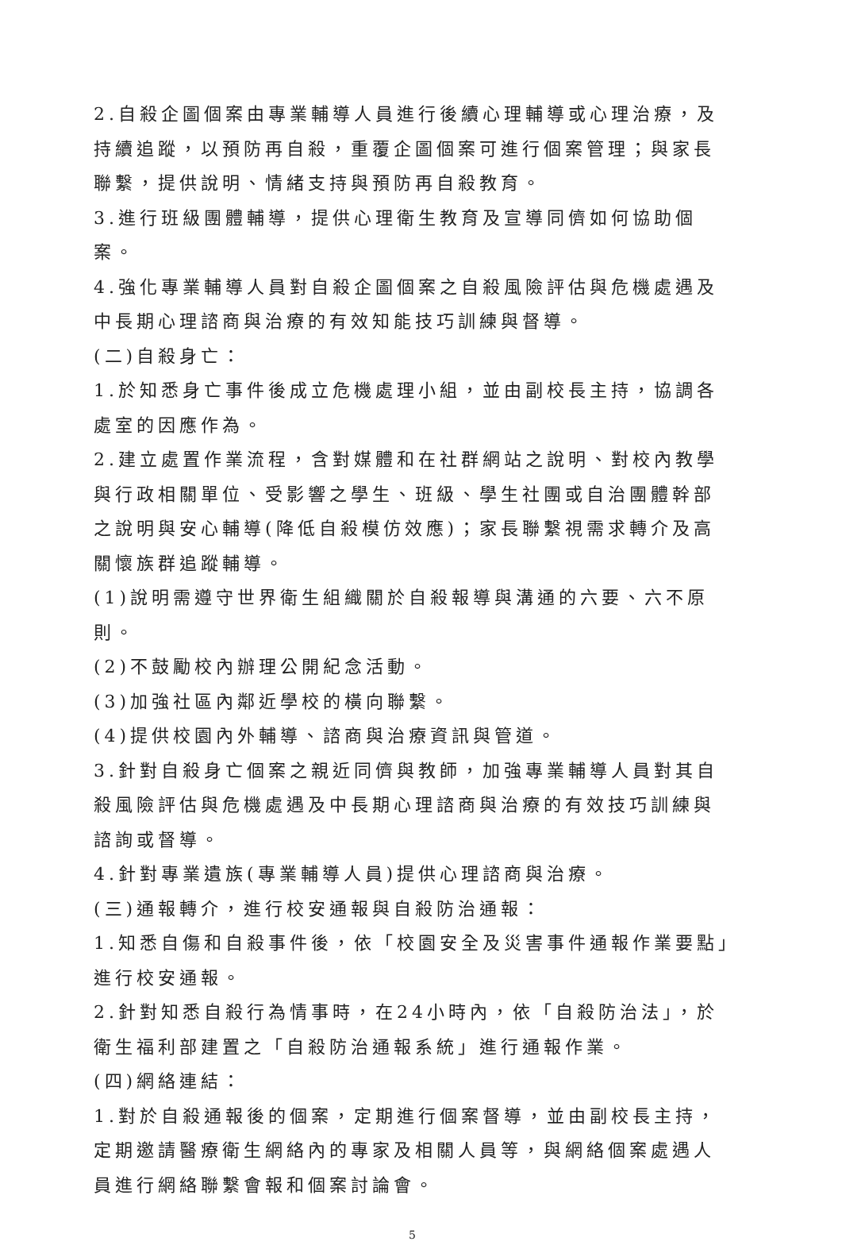2.自殺企圖個案由專業輔導人員進行後續心理輔導或心理治療，及持續追蹤，以預防再自殺，重覆企圖個案可進行個案管理；與家長聯繫，提供說明、情緒支持與預防再自殺教育。
3.進行班級團體輔導，提供心理衛生教育及宣導同儕如何協助個案。
4.強化專業輔導人員對自殺企圖個案之自殺風險評估與危機處遇及中長期心理諮商與治療的有效知能技巧訓練與督導。
(二)自殺身亡：
1.於知悉身亡事件後成立危機處理小組，並由副校長主持，協調各處室的因應作為。
2.建立處置作業流程，含對媒體和在社群網站之說明、對校內教學與行政相關單位、受影響之學生、班級、學生社團或自治團體幹部之說明與安心輔導(降低自殺模仿效應)；家長聯繫視需求轉介及高關懷族群追蹤輔導。
(1)說明需遵守世界衛生組織關於自殺報導與溝通的六要、六不原則。
(2)不鼓勵校內辦理公開紀念活動。
(3)加強社區內鄰近學校的橫向聯繫。
(4)提供校園內外輔導、諮商與治療資訊與管道。
3.針對自殺身亡個案之親近同儕與教師，加強專業輔導人員對其自殺風險評估與危機處遇及中長期心理諮商與治療的有效技巧訓練與諮詢或督導。
4.針對專業遺族(專業輔導人員)提供心理諮商與治療。
(三)通報轉介，進行校安通報與自殺防治通報：
1.知悉自傷和自殺事件後，依「校園安全及災害事件通報作業要點」進行校安通報。
2.針對知悉自殺行為情事時，在24小時內，依「自殺防治法」，於衛生福利部建置之「自殺防治通報系統」進行通報作業。
(四)網絡連結：
1.對於自殺通報後的個案，定期進行個案督導，並由副校長主持，定期邀請醫療衛生網絡內的專家及相關人員等，與網絡個案處遇人員進行網絡聯繫會報和個案討論會。
5